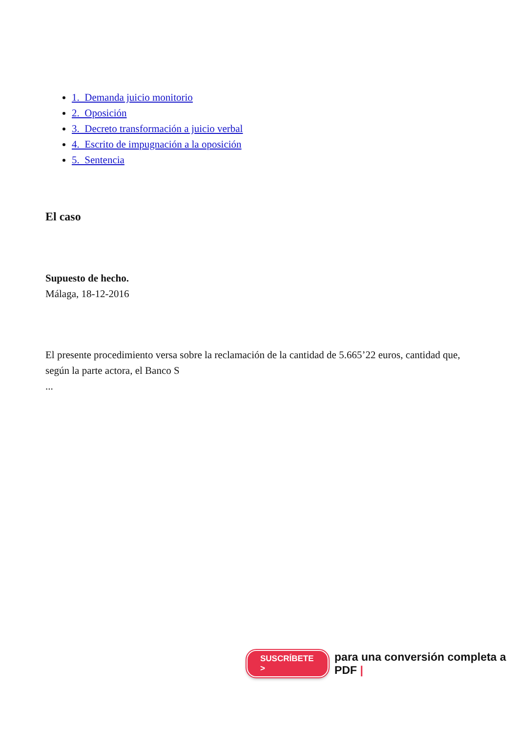1. Demanda juicio monitorio
2. Oposición
3. Decreto transformación a juicio verbal
4. Escrito de impugnación a la oposición
5. Sentencia
El caso
Supuesto de hecho.
Málaga, 18-12-2016
El presente procedimiento versa sobre la reclamación de la cantidad de 5.665’22 euros, cantidad que, según la parte actora, el Banco S
...
SUSCRÍBETE > para una conversión completa a PDF |